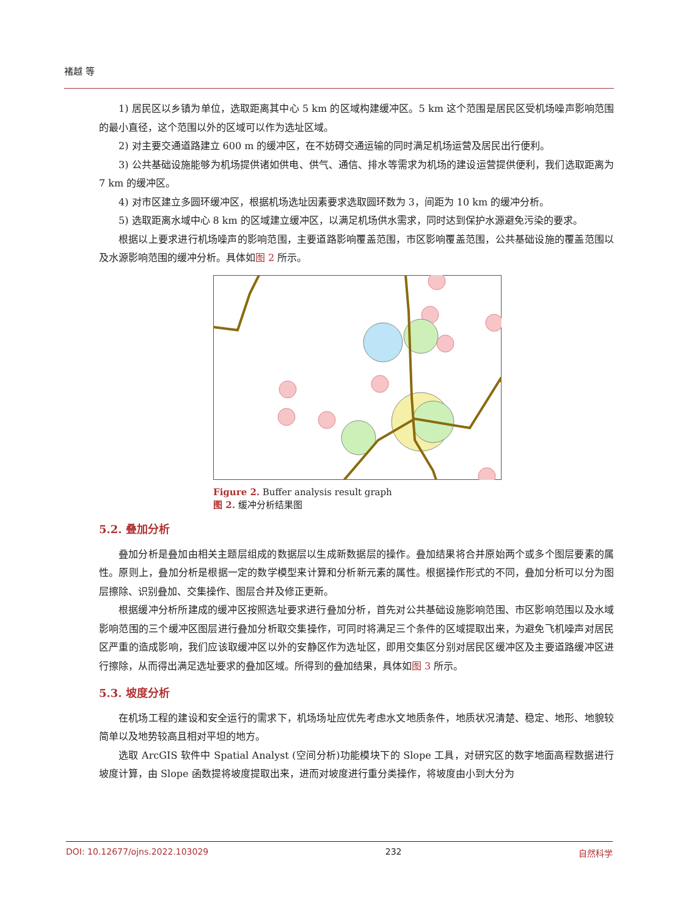褚越 等
1) 居民区以乡镇为单位，选取距离其中心 5 km 的区域构建缓冲区。5 km 这个范围是居民区受机场噪声影响范围的最小直径，这个范围以外的区域可以作为选址区域。
2) 对主要交通道路建立 600 m 的缓冲区，在不妨碍交通运输的同时满足机场运营及居民出行便利。
3) 公共基础设施能够为机场提供诸如供电、供气、通信、排水等需求为机场的建设运营提供便利，我们选取距离为 7 km 的缓冲区。
4) 对市区建立多圆环缓冲区，根据机场选址因素要求选取圆环数为 3，间距为 10 km 的缓冲分析。
5) 选取距离水域中心 8 km 的区域建立缓冲区，以满足机场供水需求，同时达到保护水源避免污染的要求。
根据以上要求进行机场噪声的影响范围，主要道路影响覆盖范围，市区影响覆盖范围，公共基础设施的覆盖范围以及水源影响范围的缓冲分析。具体如图 2 所示。
Figure 2. Buffer analysis result graph
图 2. 缓冲分析结果图
5.2. 叠加分析
叠加分析是叠加由相关主题层组成的数据层以生成新数据层的操作。叠加结果将合并原始两个或多个图层要素的属性。原则上，叠加分析是根据一定的数学模型来计算和分析新元素的属性。根据操作形式的不同，叠加分析可以分为图层擦除、识别叠加、交集操作、图层合并及修正更新。
根据缓冲分析所建成的缓冲区按照选址要求进行叠加分析，首先对公共基础设施影响范围、市区影响范围以及水域影响范围的三个缓冲区图层进行叠加分析取交集操作，可同时将满足三个条件的区域提取出来，为避免飞机噪声对居民区严重的造成影响，我们应该取缓冲区以外的安静区作为选址区，即用交集区分别对居民区缓冲区及主要道路缓冲区进行擦除，从而得出满足选址要求的叠加区域。所得到的叠加结果，具体如图 3 所示。
5.3. 坡度分析
在机场工程的建设和安全运行的需求下，机场场址应优先考虑水文地质条件，地质状况清楚、稳定、地形、地貌较简单以及地势较高且相对平坦的地方。
选取 ArcGIS 软件中 Spatial Analyst (空间分析)功能模块下的 Slope 工具，对研究区的数字地面高程数据进行坡度计算，由 Slope 函数提将坡度提取出来，进而对坡度进行重分类操作，将坡度由小到大分为
DOI: 10.12677/ojns.2022.103029 232 自然科学